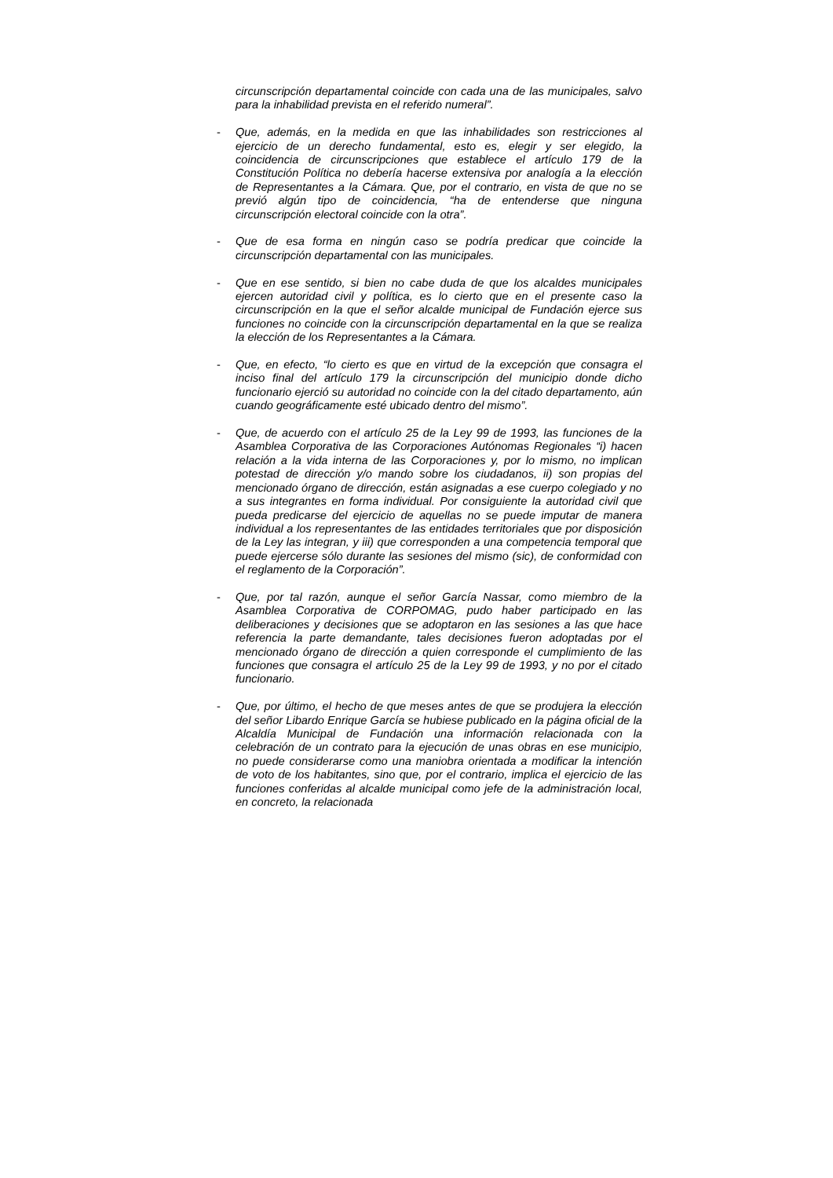circunscripción departamental coincide con cada una de las municipales, salvo para la inhabilidad prevista en el referido numeral”.
- Que, además, en la medida en que las inhabilidades son restricciones al ejercicio de un derecho fundamental, esto es, elegir y ser elegido, la coincidencia de circunscripciones que establece el artículo 179 de la Constitución Política no debería hacerse extensiva por analogía a la elección de Representantes a la Cámara. Que, por el contrario, en vista de que no se previó algún tipo de coincidencia, “ha de entenderse que ninguna circunscripción electoral coincide con la otra”.
- Que de esa forma en ningún caso se podría predicar que coincide la circunscripción departamental con las municipales.
- Que en ese sentido, si bien no cabe duda de que los alcaldes municipales ejercen autoridad civil y política, es lo cierto que en el presente caso la circunscripción en la que el señor alcalde municipal de Fundación ejerce sus funciones no coincide con la circunscripción departamental en la que se realiza la elección de los Representantes a la Cámara.
- Que, en efecto, “lo cierto es que en virtud de la excepción que consagra el inciso final del artículo 179 la circunscripción del municipio donde dicho funcionario ejerció su autoridad no coincide con la del citado departamento, aún cuando geográficamente esté ubicado dentro del mismo”.
- Que, de acuerdo con el artículo 25 de la Ley 99 de 1993, las funciones de la Asamblea Corporativa de las Corporaciones Autónomas Regionales “i) hacen relación a la vida interna de las Corporaciones y, por lo mismo, no implican potestad de dirección y/o mando sobre los ciudadanos, ii) son propias del mencionado órgano de dirección, están asignadas a ese cuerpo colegiado y no a sus integrantes en forma individual. Por consiguiente la autoridad civil que pueda predicarse del ejercicio de aquellas no se puede imputar de manera individual a los representantes de las entidades territoriales que por disposición de la Ley las integran, y iii) que corresponden a una competencia temporal que puede ejercerse sólo durante las sesiones del mismo (sic), de conformidad con el reglamento de la Corporación”.
- Que, por tal razón, aunque el señor García Nassar, como miembro de la Asamblea Corporativa de CORPOMAG, pudo haber participado en las deliberaciones y decisiones que se adoptaron en las sesiones a las que hace referencia la parte demandante, tales decisiones fueron adoptadas por el mencionado órgano de dirección a quien corresponde el cumplimiento de las funciones que consagra el artículo 25 de la Ley 99 de 1993, y no por el citado funcionario.
- Que, por último, el hecho de que meses antes de que se produjera la elección del señor Libardo Enrique García se hubiese publicado en la página oficial de la Alcaldía Municipal de Fundación una información relacionada con la celebración de un contrato para la ejecución de unas obras en ese municipio, no puede considerarse como una maniobra orientada a modificar la intención de voto de los habitantes, sino que, por el contrario, implica el ejercicio de las funciones conferidas al alcalde municipal como jefe de la administración local, en concreto, la relacionada